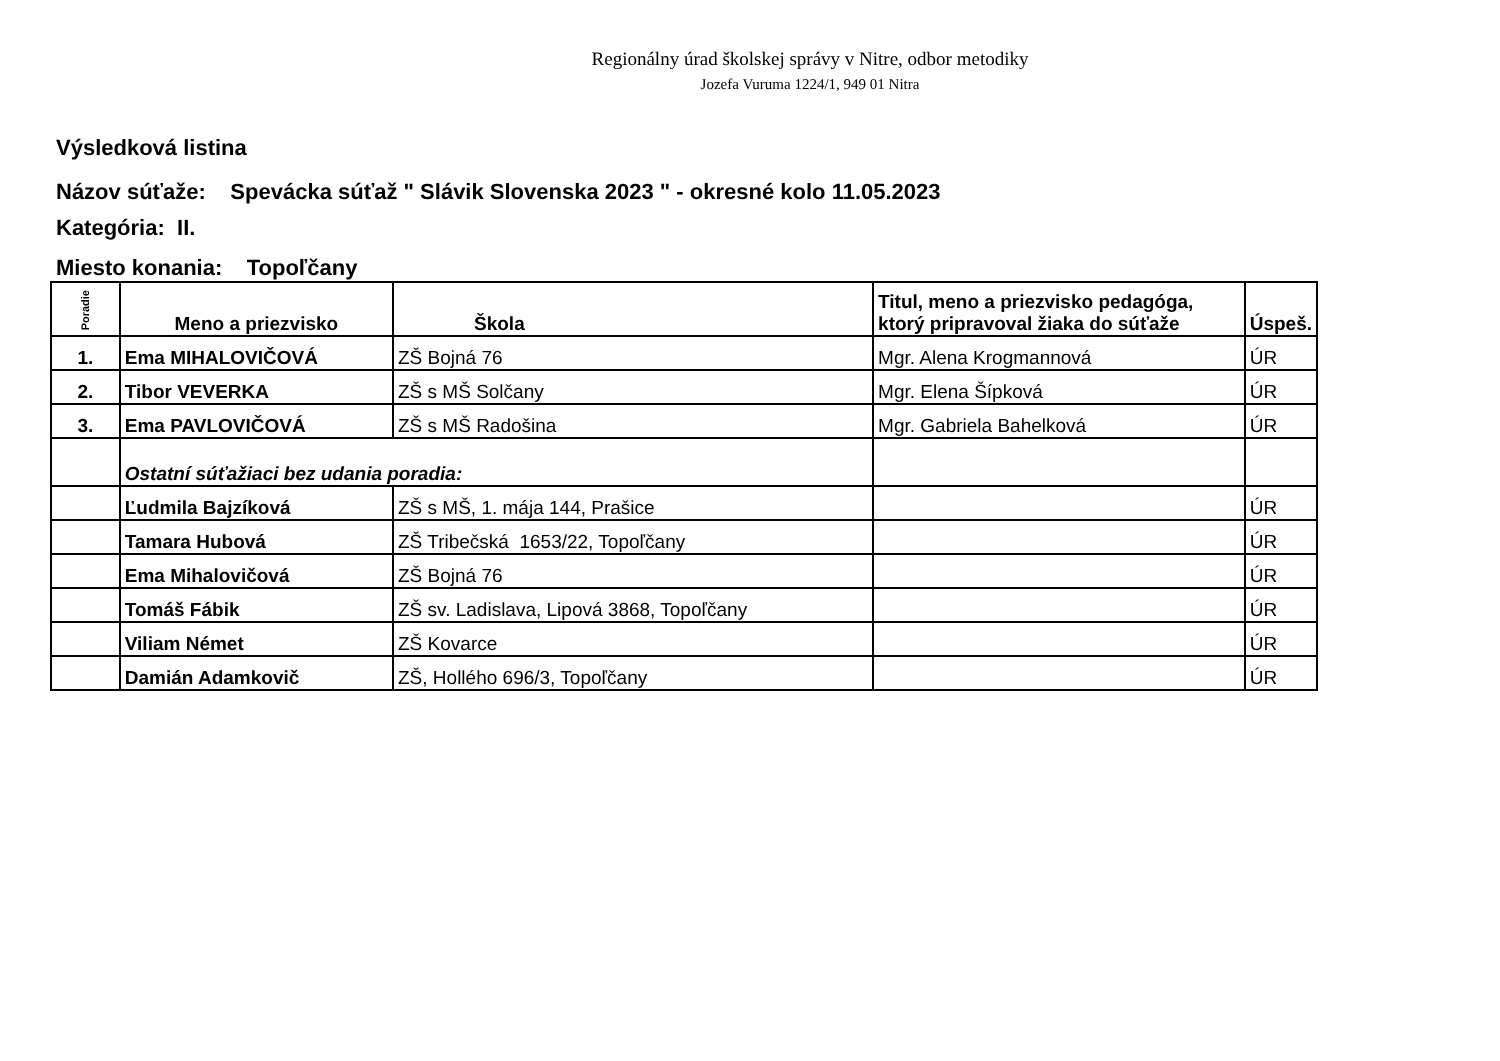Regionálny úrad školskej správy v Nitre, odbor metodiky
Jozefa Vuruma 1224/1, 949 01 Nitra
Výsledková listina
Názov súťaže: Spevácka súťaž " Slávik Slovenska 2023 " - okresné kolo 11.05.2023
Kategória: II.
Miesto konania: Topoľčany
| Poradie | Meno a priezvisko | Škola | Titul, meno a priezvisko pedagóga, ktorý pripravoval žiaka do súťaže | Úspeš. |
| --- | --- | --- | --- | --- |
| 1. | Ema MIHALOVIČOVÁ | ZŠ Bojná 76 | Mgr. Alena Krogmannová | ÚR |
| 2. | Tibor VEVERKA | ZŠ s MŠ Solčany | Mgr. Elena Šípková | ÚR |
| 3. | Ema PAVLOVIČOVÁ | ZŠ s MŠ Radošina | Mgr. Gabriela Bahelková | ÚR |
| | Ostatní súťažiaci bez udania poradia: | | | |
| | Ľudmila Bajzíková | ZŠ s MŠ, 1. mája 144, Prašice | | ÚR |
| | Tamara Hubová | ZŠ Tribečská 1653/22, Topoľčany | | ÚR |
| | Ema Mihalovičová | ZŠ Bojná 76 | | ÚR |
| | Tomáš Fábik | ZŠ sv. Ladislava, Lipová 3868, Topoľčany | | ÚR |
| | Viliam Német | ZŠ Kovarce | | ÚR |
| | Damián Adamkovič | ZŠ, Hollého 696/3, Topoľčany | | ÚR |